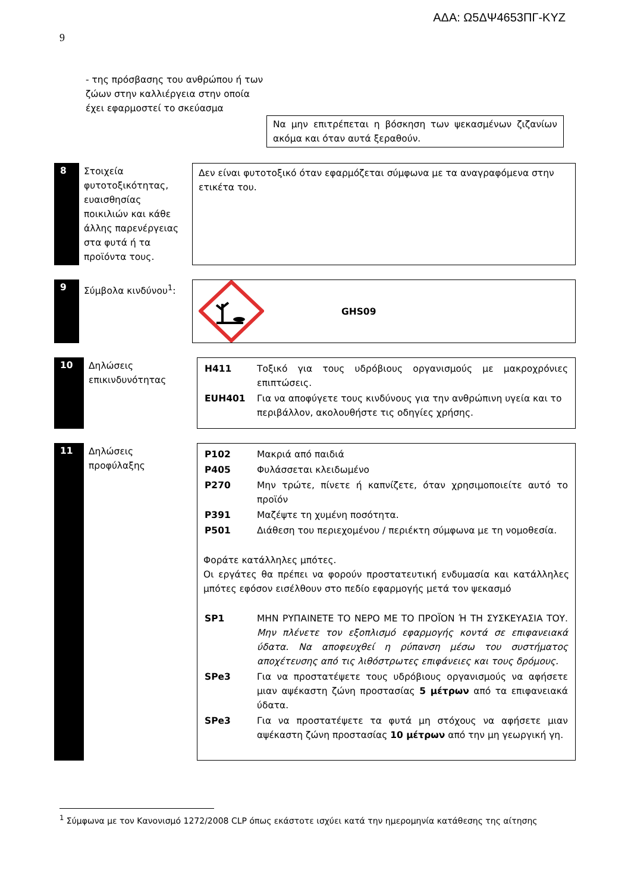ΑΔΑ: Ω5ΔΨ4653ΠΓ-ΚΥΖ
9
- της πρόσβασης του ανθρώπου ή των ζώων στην καλλιέργεια στην οποία έχει εφαρμοστεί το σκεύασμα
Να μην επιτρέπεται η βόσκηση των ψεκασμένων ζιζανίων ακόμα και όταν αυτά ξεραθούν.
8
Στοιχεία φυτοτοξικότητας, ευαισθησίας ποικιλιών και κάθε άλλης παρενέργειας στα φυτά ή τα προϊόντα τους.
Δεν είναι φυτοτοξικό όταν εφαρμόζεται σύμφωνα με τα αναγραφόμενα στην ετικέτα του.
9
Σύμβολα κινδύνου<sup>1</sup>: GHS09
10
Δηλώσεις επικινδυνότητας
| H411 | Τοξικό για τους υδρόβιους οργανισμούς με μακροχρόνιες επιπτώσεις. |
| EUH401 | Για να αποφύγετε τους κινδύνους για την ανθρώπινη υγεία και το περιβάλλον, ακολουθήστε τις οδηγίες χρήσης. |
11
Δηλώσεις προφύλαξης
| P102 | Μακριά από παιδιά |
| P405 | Φυλάσσεται κλειδωμένο |
| P270 | Μην τρώτε, πίνετε ή καπνίζετε, όταν χρησιμοποιείτε αυτό το προϊόν |
| P391 | Μαζέψτε τη χυμένη ποσότητα. |
| P501 | Διάθεση του περιεχομένου / περιέκτη σύμφωνα με τη νομοθεσία. |
Φοράτε κατάλληλες μπότες.
Οι εργάτες θα πρέπει να φορούν προστατευτική ενδυμασία και κατάλληλες μπότες εφόσον εισέλθουν στο πεδίο εφαρμογής μετά τον ψεκασμό
| SP1 | ΜΗΝ ΡΥΠΑΙΝΕΤΕ ΤΟ ΝΕΡΟ ΜΕ ΤΟ ΠΡΟΪΟΝ Ή ΤΗ ΣΥΣΚΕΥΑΣΙΑ ΤΟΥ. Μην πλένετε τον εξοπλισμό εφαρμογής κοντά σε επιφανειακά ύδατα. Να αποφευχθεί η ρύπανση μέσω του συστήματος αποχέτευσης από τις λιθόστρωτες επιφάνειες και τους δρόμους. |
| SPe3 | Για να προστατέψετε τους υδρόβιους οργανισμούς να αφήσετε μιαν αψέκαστη ζώνη προστασίας 5 μέτρων από τα επιφανειακά ύδατα. |
| SPe3 | Για να προστατέψετε τα φυτά μη στόχους να αφήσετε μιαν αψέκαστη ζώνη προστασίας 10 μέτρων από την μη γεωργική γη. |
<sup>1</sup> Σύμφωνα με τον Κανονισμό 1272/2008 CLP όπως εκάστοτε ισχύει κατά την ημερομηνία κατάθεσης της αίτησης